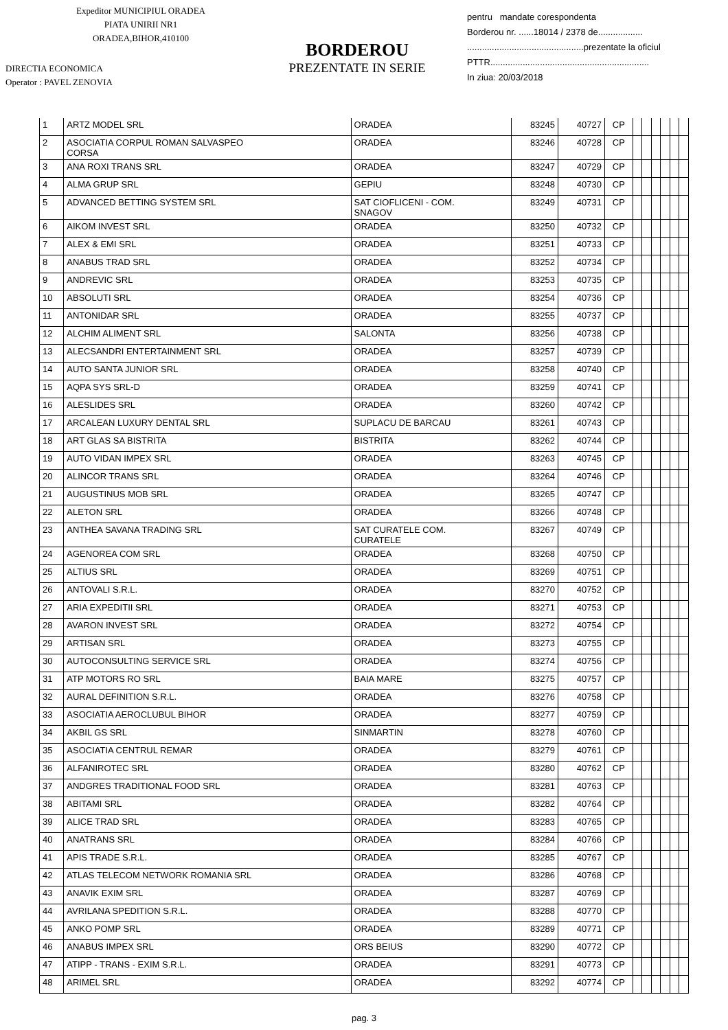Expeditor MUNICIPIUL ORADEA
PIATA UNIRII NR1
ORADEA,BIHOR,410100
DIRECTIA ECONOMICA
Operator : PAVEL ZENOVIA
BORDEROU
PREZENTATE IN SERIE
pentru mandate corespondenta
Borderou nr. ......18014 / 2378 de..................
...............................................prezentate la oficiul
PTTR................................................................
In ziua: 20/03/2018
| 1 | ARTZ MODEL SRL | ORADEA | 83245 | 40727 | CP | | | | | | |
| 2 | ASOCIATIA CORPUL ROMAN SALVASPEO CORSA | ORADEA | 83246 | 40728 | CP | | | | | | |
| 3 | ANA ROXI TRANS SRL | ORADEA | 83247 | 40729 | CP | | | | | | |
| 4 | ALMA GRUP SRL | GEPIU | 83248 | 40730 | CP | | | | | | |
| 5 | ADVANCED BETTING SYSTEM SRL | SAT CIOFLICENI - COM. SNAGOV | 83249 | 40731 | CP | | | | | | |
| 6 | AIKOM INVEST SRL | ORADEA | 83250 | 40732 | CP | | | | | | |
| 7 | ALEX & EMI SRL | ORADEA | 83251 | 40733 | CP | | | | | | |
| 8 | ANABUS TRAD SRL | ORADEA | 83252 | 40734 | CP | | | | | | |
| 9 | ANDREVIC SRL | ORADEA | 83253 | 40735 | CP | | | | | | |
| 10 | ABSOLUTI SRL | ORADEA | 83254 | 40736 | CP | | | | | | |
| 11 | ANTONIDAR SRL | ORADEA | 83255 | 40737 | CP | | | | | | |
| 12 | ALCHIM ALIMENT SRL | SALONTA | 83256 | 40738 | CP | | | | | | |
| 13 | ALECSANDRI ENTERTAINMENT SRL | ORADEA | 83257 | 40739 | CP | | | | | | |
| 14 | AUTO SANTA JUNIOR SRL | ORADEA | 83258 | 40740 | CP | | | | | | |
| 15 | AQPA SYS SRL-D | ORADEA | 83259 | 40741 | CP | | | | | | |
| 16 | ALESLIDES SRL | ORADEA | 83260 | 40742 | CP | | | | | | |
| 17 | ARCALEAN LUXURY DENTAL SRL | SUPLACU DE BARCAU | 83261 | 40743 | CP | | | | | | |
| 18 | ART GLAS SA BISTRITA | BISTRITA | 83262 | 40744 | CP | | | | | | |
| 19 | AUTO VIDAN IMPEX SRL | ORADEA | 83263 | 40745 | CP | | | | | | |
| 20 | ALINCOR TRANS SRL | ORADEA | 83264 | 40746 | CP | | | | | | |
| 21 | AUGUSTINUS MOB SRL | ORADEA | 83265 | 40747 | CP | | | | | | |
| 22 | ALETON SRL | ORADEA | 83266 | 40748 | CP | | | | | | |
| 23 | ANTHEA SAVANA TRADING SRL | SAT CURATELE COM. CURATELE | 83267 | 40749 | CP | | | | | | |
| 24 | AGENOREA COM SRL | ORADEA | 83268 | 40750 | CP | | | | | | |
| 25 | ALTIUS SRL | ORADEA | 83269 | 40751 | CP | | | | | | |
| 26 | ANTOVALI S.R.L. | ORADEA | 83270 | 40752 | CP | | | | | | |
| 27 | ARIA EXPEDITII SRL | ORADEA | 83271 | 40753 | CP | | | | | | |
| 28 | AVARON INVEST SRL | ORADEA | 83272 | 40754 | CP | | | | | | |
| 29 | ARTISAN SRL | ORADEA | 83273 | 40755 | CP | | | | | | |
| 30 | AUTOCONSULTING SERVICE SRL | ORADEA | 83274 | 40756 | CP | | | | | | |
| 31 | ATP MOTORS RO SRL | BAIA MARE | 83275 | 40757 | CP | | | | | | |
| 32 | AURAL DEFINITION S.R.L. | ORADEA | 83276 | 40758 | CP | | | | | | |
| 33 | ASOCIATIA AEROCLUBUL BIHOR | ORADEA | 83277 | 40759 | CP | | | | | | |
| 34 | AKBIL GS SRL | SINMARTIN | 83278 | 40760 | CP | | | | | | |
| 35 | ASOCIATIA CENTRUL REMAR | ORADEA | 83279 | 40761 | CP | | | | | | |
| 36 | ALFANIROTEC SRL | ORADEA | 83280 | 40762 | CP | | | | | | |
| 37 | ANDGRES TRADITIONAL FOOD SRL | ORADEA | 83281 | 40763 | CP | | | | | | |
| 38 | ABITAMI SRL | ORADEA | 83282 | 40764 | CP | | | | | | |
| 39 | ALICE TRAD SRL | ORADEA | 83283 | 40765 | CP | | | | | | |
| 40 | ANATRANS SRL | ORADEA | 83284 | 40766 | CP | | | | | | |
| 41 | APIS TRADE S.R.L. | ORADEA | 83285 | 40767 | CP | | | | | | |
| 42 | ATLAS TELECOM NETWORK ROMANIA SRL | ORADEA | 83286 | 40768 | CP | | | | | | |
| 43 | ANAVIK EXIM SRL | ORADEA | 83287 | 40769 | CP | | | | | | |
| 44 | AVRILANA SPEDITION S.R.L. | ORADEA | 83288 | 40770 | CP | | | | | | |
| 45 | ANKO POMP SRL | ORADEA | 83289 | 40771 | CP | | | | | | |
| 46 | ANABUS IMPEX SRL | ORS BEIUS | 83290 | 40772 | CP | | | | | | |
| 47 | ATIPP - TRANS - EXIM S.R.L. | ORADEA | 83291 | 40773 | CP | | | | | | |
| 48 | ARIMEL SRL | ORADEA | 83292 | 40774 | CP | | | | | | |
pag. 3